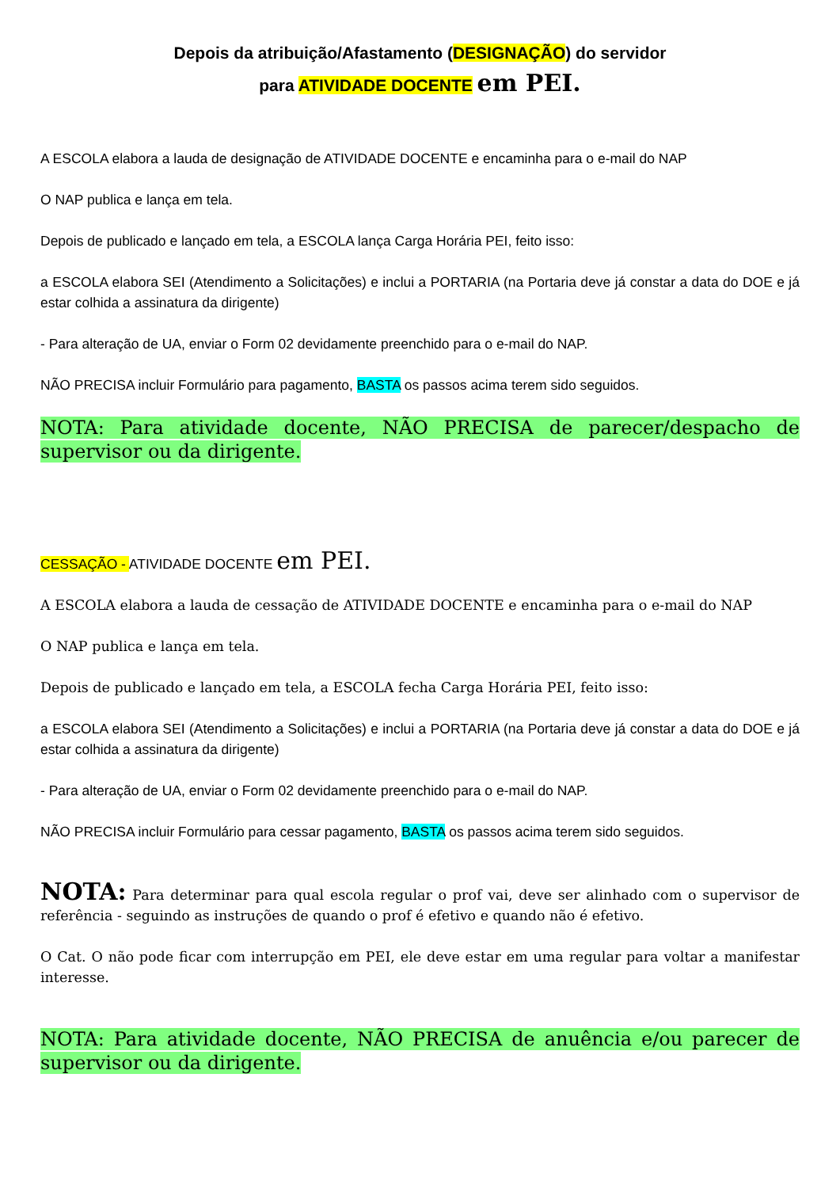Depois da atribuição/Afastamento (DESIGNAÇÃO) do servidor
para ATIVIDADE DOCENTE em PEI.
A ESCOLA elabora a lauda de designação de ATIVIDADE DOCENTE e encaminha para o e-mail do NAP
O NAP publica e lança em tela.
Depois de publicado e lançado em tela, a ESCOLA lança Carga Horária PEI, feito isso:
a ESCOLA elabora SEI (Atendimento a Solicitações) e inclui a PORTARIA (na Portaria deve já constar a data do DOE e já estar colhida a assinatura da dirigente)
- Para alteração de UA, enviar o Form 02 devidamente preenchido para o e-mail do NAP.
NÃO PRECISA incluir Formulário para pagamento, BASTA os passos acima terem sido seguidos.
NOTA: Para atividade docente, NÃO PRECISA de parecer/despacho de supervisor ou da dirigente.
CESSAÇÃO - ATIVIDADE DOCENTE em PEI.
A ESCOLA elabora a lauda de cessação de ATIVIDADE DOCENTE e encaminha para o e-mail do NAP
O NAP publica e lança em tela.
Depois de publicado e lançado em tela, a ESCOLA fecha Carga Horária PEI, feito isso:
a ESCOLA elabora SEI (Atendimento a Solicitações) e inclui a PORTARIA (na Portaria deve já constar a data do DOE e já estar colhida a assinatura da dirigente)
- Para alteração de UA, enviar o Form 02 devidamente preenchido para o e-mail do NAP.
NÃO PRECISA incluir Formulário para cessar pagamento, BASTA os passos acima terem sido seguidos.
NOTA: Para determinar para qual escola regular o prof vai, deve ser alinhado com o supervisor de referência - seguindo as instruções de quando o prof é efetivo e quando não é efetivo.
O Cat. O não pode ficar com interrupção em PEI, ele deve estar em uma regular para voltar a manifestar interesse.
NOTA: Para atividade docente, NÃO PRECISA de anuência e/ou parecer de supervisor ou da dirigente.